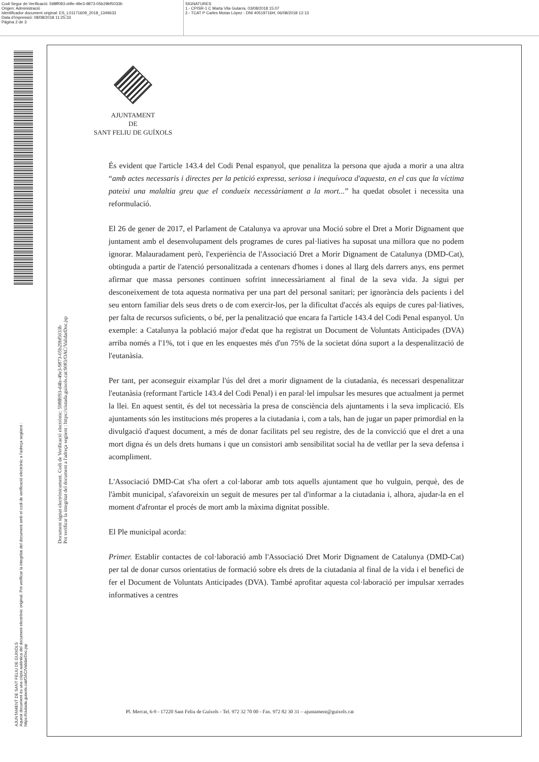Codi Segur de Verificació: 598ff093-d4fe-49e3-9873-05b29bf5033b
Origen: Administració
Identificador document original: ES_L01171609_2018_1349633
Data d'impressió: 08/08/2018 11:25:33
Pàgina 2 de 3
SIGNATURES
1.- CPISR-1 C Marta Vila Gutarra, 03/08/2018 15:07
2.- TCAT P Carles Motas López - DNI 40519716H, 06/08/2018 12:13
AJUNTAMENT DE SANT FELIU DE GUIXOLS
Aquest document és una còpia autèntica del document electrònic original. Pot verificar la integritat del document amb el codi de verificació electrònic a l'adreça següent : https://ciutada.guixols.cat/OAC/ValidarDoc.jsp
Document signat electrònicament. Codi de Verificació electrònic: 598ff093-d4fe-49e3-9873-05b29bf5033b
Pot verificar la integritat del document a l'adreça següent : https://ciutada.guixols.cat:9083/OAC/ValidarDoc.jsp
AJUNTAMENT
DE
SANT FELIU DE GUÍXOLS
És evident que l'article 143.4 del Codi Penal espanyol, que penalitza la persona que ajuda a morir a una altra “amb actes necessaris i directes per la petició expressa, seriosa i inequívoca d'aquesta, en el cas que la víctima pateixi una malaltia greu que el condueix necessàriament a la mort...” ha quedat obsolet i necessita una reformulació.
El 26 de gener de 2017, el Parlament de Catalunya va aprovar una Moció sobre el Dret a Morir Dignament que juntament amb el desenvolupament dels programes de cures pal·liatives ha suposat una millora que no podem ignorar. Malauradament però, l'experiència de l'Associació Dret a Morir Dignament de Catalunya (DMD-Cat), obtinguda a partir de l'atenció personalitzada a centenars d'homes i dones al llarg dels darrers anys, ens permet afirmar que massa persones continuen sofrint innecessàriament al final de la seva vida. Ja sigui per desconeixement de tota aquesta normativa per una part del personal sanitari; per ignorància dels pacients i del seu entorn familiar dels seus drets o de com exercir-los, per la dificultat d'accés als equips de cures pal·liatives, per falta de recursos suficients, o bé, per la penalització que encara fa l'article 143.4 del Codi Penal espanyol. Un exemple: a Catalunya la població major d'edat que ha registrat un Document de Voluntats Anticipades (DVA) arriba només a l'1%, tot i que en les enquestes més d'un 75% de la societat dóna suport a la despenalització de l'eutanàsia.
Per tant, per aconseguir eixamplar l'ús del dret a morir dignament de la ciutadania, és necessari despenalitzar l'eutanàsia (reformant l'article 143.4 del Codi Penal) i en paral·lel impulsar les mesures que actualment ja permet la llei. En aquest sentit, és del tot necessària la presa de consciència dels ajuntaments i la seva implicació. Els ajuntaments són les institucions més properes a la ciutadania i, com a tals, han de jugar un paper primordial en la divulgació d'aquest document, a més de donar facilitats pel seu registre, des de la convicció que el dret a una mort digna és un dels drets humans i que un consistori amb sensibilitat social ha de vetllar per la seva defensa i acompliment.
L'Associació DMD-Cat s'ha ofert a col·laborar amb tots aquells ajuntament que ho vulguin, perquè, des de l'àmbit municipal, s'afavoreixin un seguit de mesures per tal d'informar a la ciutadania i, alhora, ajudar-la en el moment d'afrontar el procés de mort amb la màxima dignitat possible.
El Ple municipal acorda:
Primer. Establir contactes de col·laboració amb l'Associació Dret Morir Dignament de Catalunya (DMD-Cat) per tal de donar cursos orientatius de formació sobre els drets de la ciutadania al final de la vida i el benefici de fer el Document de Voluntats Anticipades (DVA). També aprofitar aquesta col·laboració per impulsar xerrades informatives a centres
Pl. Mercat, 6-9 - 17220 Sant Feliu de Guíxols - Tel. 972 32 70 00 - Fax. 972 82 30 31 – ajuntament@guixols.cat